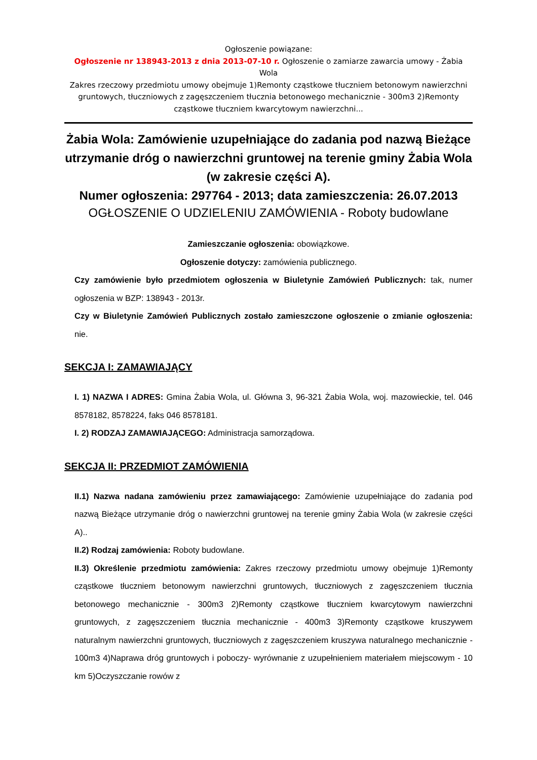Ogłoszenie powiązane:
Ogłoszenie nr 138943-2013 z dnia 2013-07-10 r. Ogłoszenie o zamiarze zawarcia umowy - Żabia Wola
Zakres rzeczowy przedmiotu umowy obejmuje 1)Remonty cząstkowe tłuczniem betonowym nawierzchni gruntowych, tłuczniowych z zagęszczeniem tłucznia betonowego mechanicznie - 300m3 2)Remonty cząstkowe tłuczniem kwarcytowym nawierzchni...
Żabia Wola: Zamówienie uzupełniające do zadania pod nazwą Bieżące utrzymanie dróg o nawierzchni gruntowej na terenie gminy Żabia Wola (w zakresie części A).
Numer ogłoszenia: 297764 - 2013; data zamieszczenia: 26.07.2013
OGŁOSZENIE O UDZIELENIU ZAMÓWIENIA - Roboty budowlane
Zamieszczanie ogłoszenia: obowiązkowe.
Ogłoszenie dotyczy: zamówienia publicznego.
Czy zamówienie było przedmiotem ogłoszenia w Biuletynie Zamówień Publicznych: tak, numer ogłoszenia w BZP: 138943 - 2013r.
Czy w Biuletynie Zamówień Publicznych zostało zamieszczone ogłoszenie o zmianie ogłoszenia: nie.
SEKCJA I: ZAMAWIAJĄCY
I. 1) NAZWA I ADRES: Gmina Żabia Wola, ul. Główna 3, 96-321 Żabia Wola, woj. mazowieckie, tel. 046 8578182, 8578224, faks 046 8578181.
I. 2) RODZAJ ZAMAWIAJĄCEGO: Administracja samorządowa.
SEKCJA II: PRZEDMIOT ZAMÓWIENIA
II.1) Nazwa nadana zamówieniu przez zamawiającego: Zamówienie uzupełniające do zadania pod nazwą Bieżące utrzymanie dróg o nawierzchni gruntowej na terenie gminy Żabia Wola (w zakresie części A)..
II.2) Rodzaj zamówienia: Roboty budowlane.
II.3) Określenie przedmiotu zamówienia: Zakres rzeczowy przedmiotu umowy obejmuje 1)Remonty cząstkowe tłuczniem betonowym nawierzchni gruntowych, tłuczniowych z zagęszczeniem tłucznia betonowego mechanicznie - 300m3 2)Remonty cząstkowe tłuczniem kwarcytowym nawierzchni gruntowych, z zagęszczeniem tłucznia mechanicznie - 400m3 3)Remonty cząstkowe kruszywem naturalnym nawierzchni gruntowych, tłuczniowych z zagęszczeniem kruszywa naturalnego mechanicznie - 100m3 4)Naprawa dróg gruntowych i poboczy- wyrównanie z uzupełnieniem materiałem miejscowym - 10 km 5)Oczyszczanie rowów z